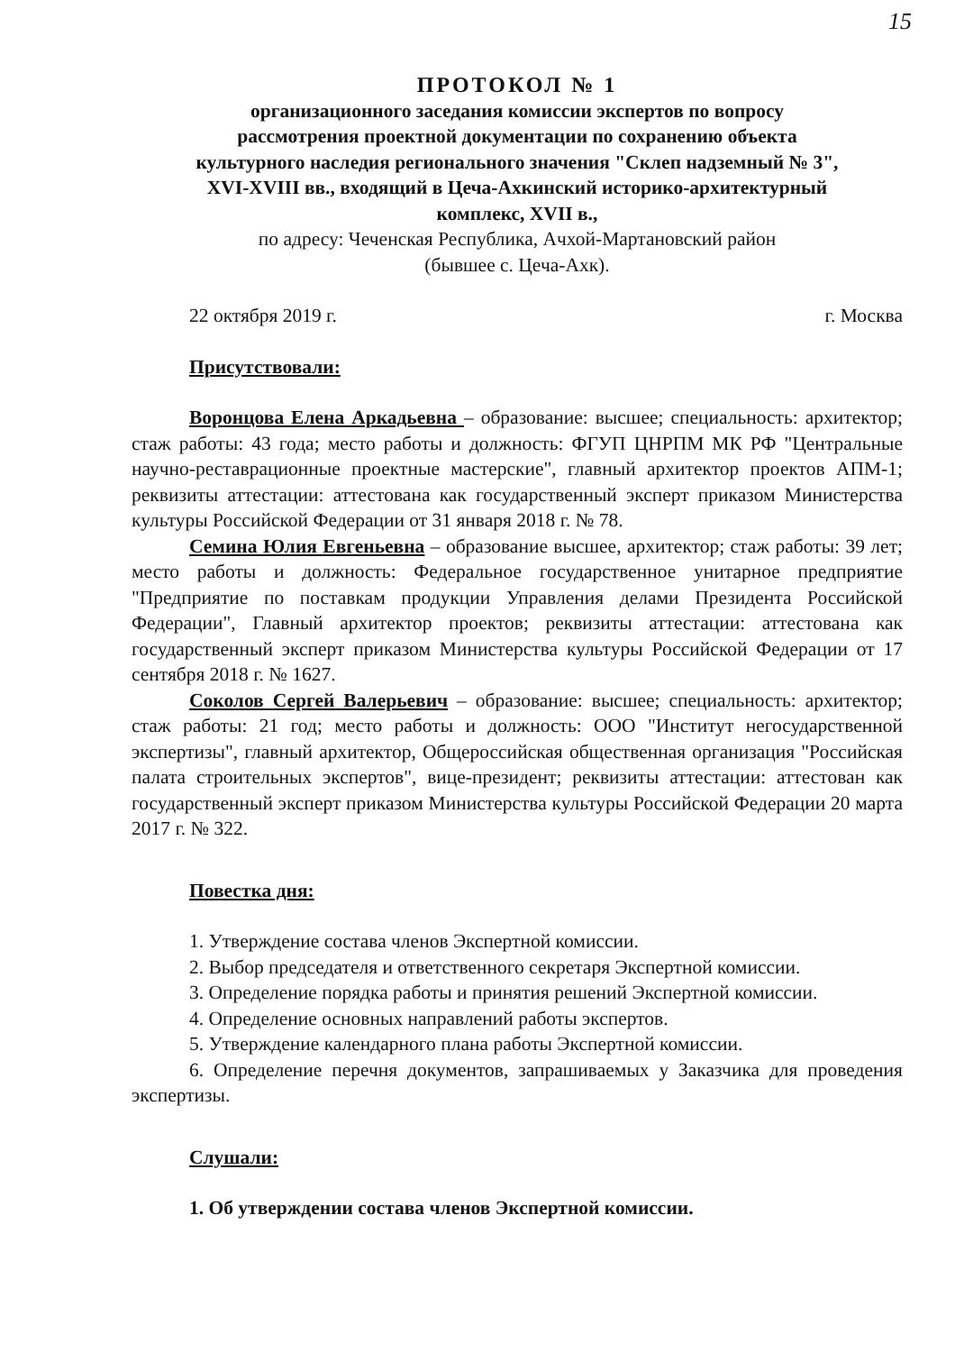15
ПРОТОКОЛ № 1
организационного заседания комиссии экспертов по вопросу
рассмотрения проектной документации по сохранению объекта
культурного наследия регионального значения "Склеп надземный № 3",
XVI-XVIII вв., входящий в Цеча-Ахкинский историко-архитектурный
комплекс, XVII в.,
по адресу: Чеченская Республика, Ачхой-Мартановский район
(бывшее с. Цеча-Ахк).
22 октября 2019 г. г. Москва
Присутствовали:
Воронцова Елена Аркадьевна – образование: высшее; специальность: архитектор; стаж работы: 43 года; место работы и должность: ФГУП ЦНРПМ МК РФ "Центральные научно-реставрационные проектные мастерские", главный архитектор проектов АПМ-1; реквизиты аттестации: аттестована как государственный эксперт приказом Министерства культуры Российской Федерации от 31 января 2018 г. № 78.
Семина Юлия Евгеньевна – образование высшее, архитектор; стаж работы: 39 лет; место работы и должность: Федеральное государственное унитарное предприятие "Предприятие по поставкам продукции Управления делами Президента Российской Федерации", Главный архитектор проектов; реквизиты аттестации: аттестована как государственный эксперт приказом Министерства культуры Российской Федерации от 17 сентября 2018 г. № 1627.
Соколов Сергей Валерьевич – образование: высшее; специальность: архитектор; стаж работы: 21 год; место работы и должность: ООО "Институт негосударственной экспертизы", главный архитектор, Общероссийская общественная организация "Российская палата строительных экспертов", вице-президент; реквизиты аттестации: аттестован как государственный эксперт приказом Министерства культуры Российской Федерации 20 марта 2017 г. № 322.
Повестка дня:
1. Утверждение состава членов Экспертной комиссии.
2. Выбор председателя и ответственного секретаря Экспертной комиссии.
3. Определение порядка работы и принятия решений Экспертной комиссии.
4. Определение основных направлений работы экспертов.
5. Утверждение календарного плана работы Экспертной комиссии.
6. Определение перечня документов, запрашиваемых у Заказчика для проведения экспертизы.
Слушали:
1. Об утверждении состава членов Экспертной комиссии.